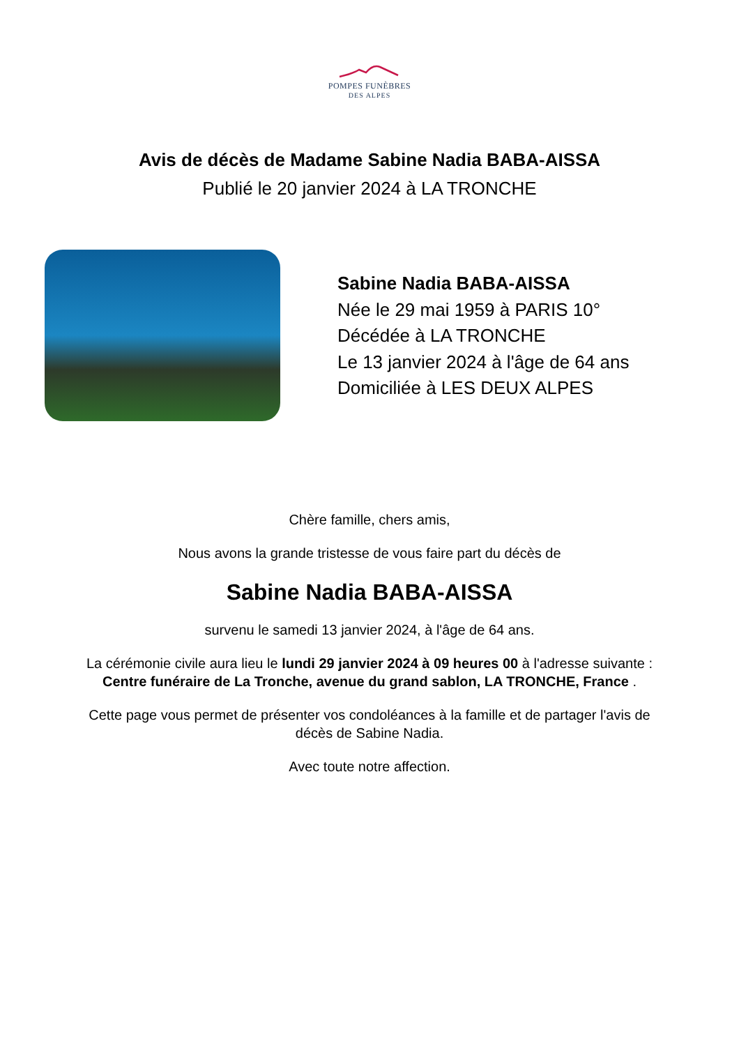POMPES FUNÈBRES
DES ALPES
Avis de décès de Madame Sabine Nadia BABA-AISSA
Publié le 20 janvier 2024 à LA TRONCHE
Sabine Nadia BABA-AISSA
Née le 29 mai 1959 à PARIS 10°
Décédée à LA TRONCHE
Le 13 janvier 2024 à l'âge de 64 ans
Domiciliée à LES DEUX ALPES
Chère famille, chers amis,
Nous avons la grande tristesse de vous faire part du décès de
Sabine Nadia BABA-AISSA
survenu le samedi 13 janvier 2024, à l'âge de 64 ans.
La cérémonie civile aura lieu le lundi 29 janvier 2024 à 09 heures 00 à l'adresse suivante : Centre funéraire de La Tronche, avenue du grand sablon, LA TRONCHE, France .
Cette page vous permet de présenter vos condoléances à la famille et de partager l'avis de décès de Sabine Nadia.
Avec toute notre affection.